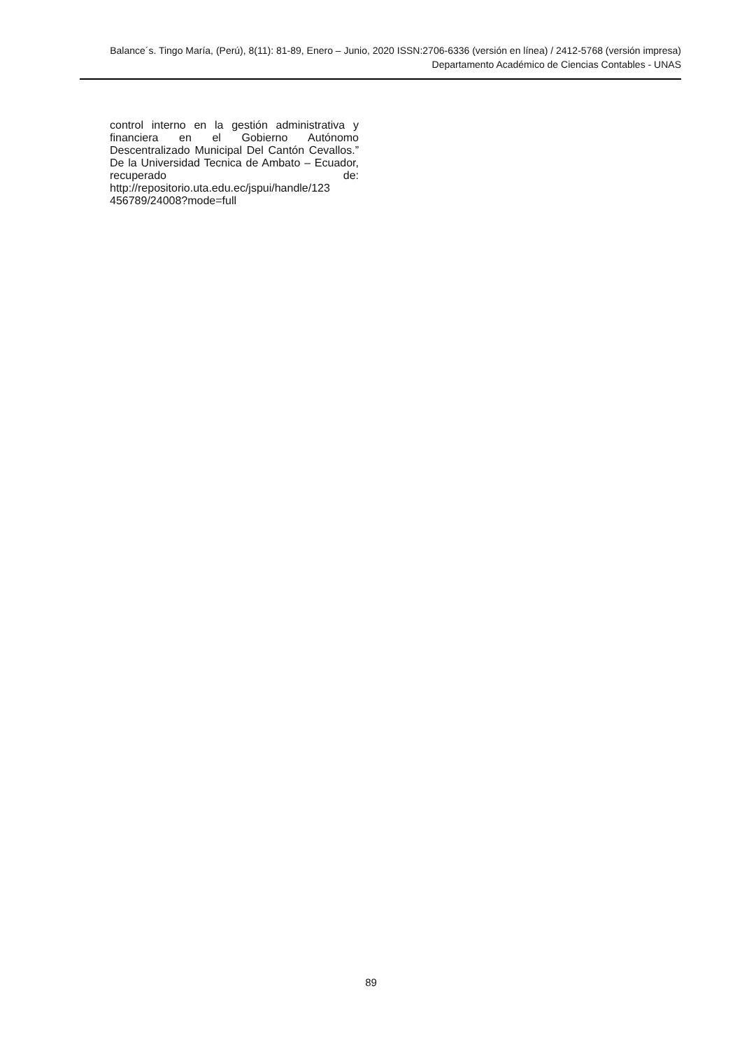Balance´s. Tingo María, (Perú), 8(11): 81-89, Enero – Junio, 2020 ISSN:2706-6336 (versión en línea) / 2412-5768 (versión impresa)
Departamento Académico de Ciencias Contables - UNAS
control interno en la gestión administrativa y financiera en el Gobierno Autónomo Descentralizado Municipal Del Cantón Cevallos.” De la Universidad Tecnica de Ambato – Ecuador, recuperado de: http://repositorio.uta.edu.ec/jspui/handle/123
456789/24008?mode=full
89